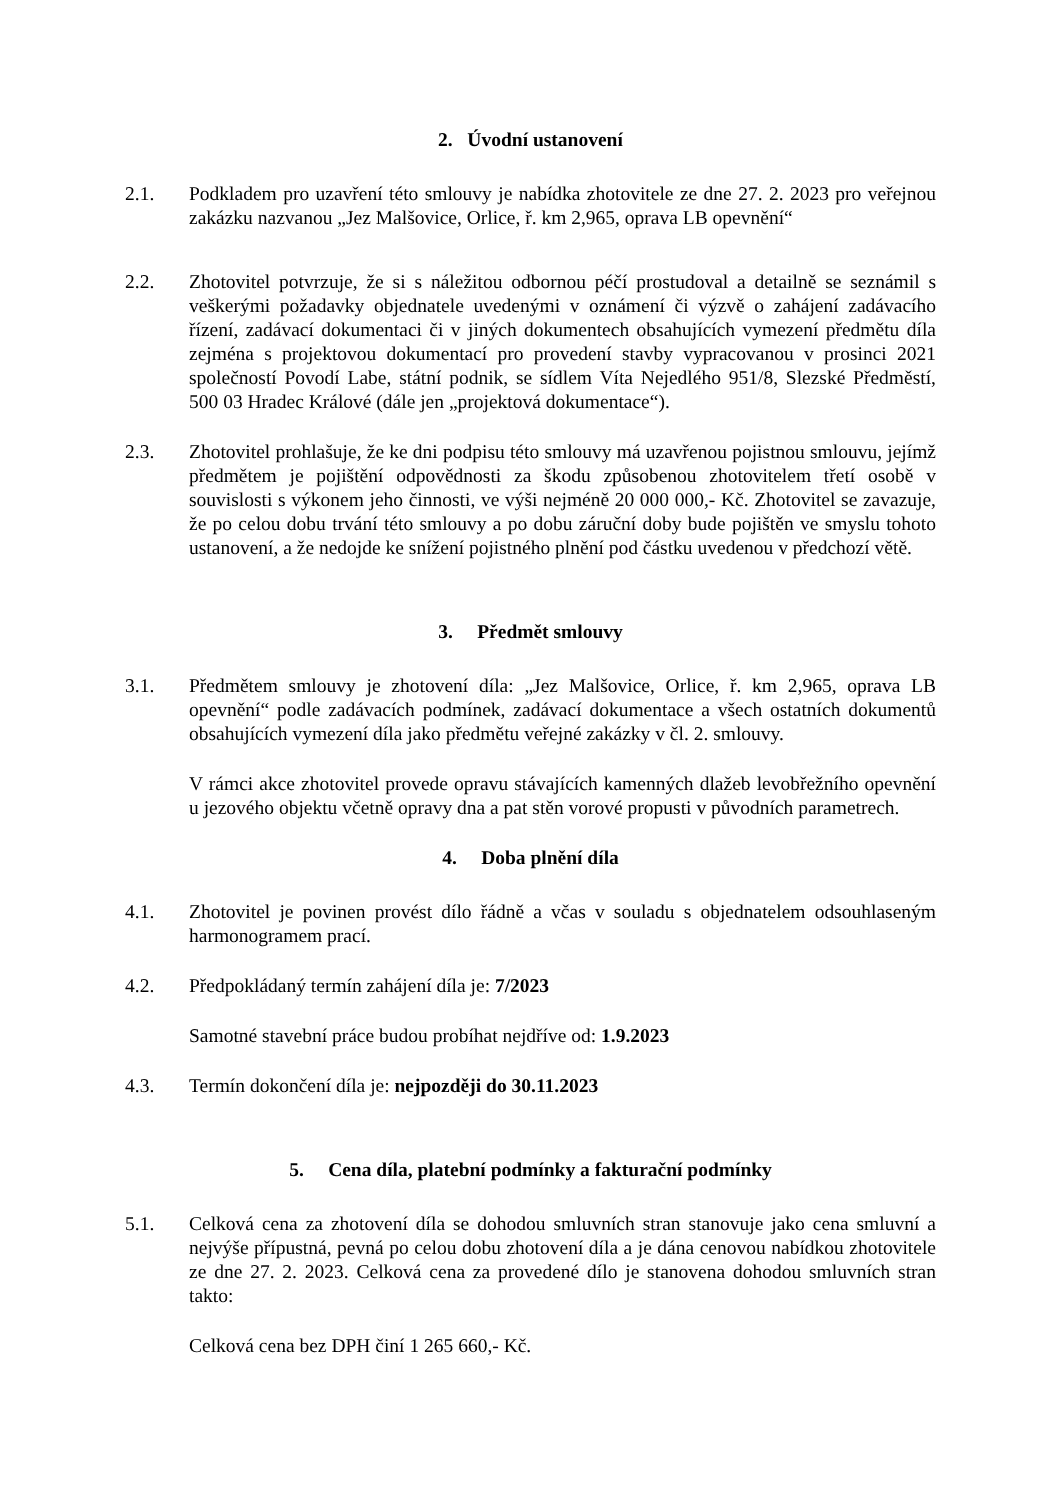2. Úvodní ustanovení
2.1. Podkladem pro uzavření této smlouvy je nabídka zhotovitele ze dne 27. 2. 2023 pro veřejnou zakázku nazvanou „Jez Malšovice, Orlice, ř. km 2,965, oprava LB opevnění“
2.2. Zhotovitel potvrzuje, že si s náležitou odbornou péčí prostudoval a detailně se seznámil s veškerými požadavky objednatele uvedenými v oznámení či výzvě o zahájení zadávacího řízení, zadávací dokumentaci či v jiných dokumentech obsahujících vymezení předmětu díla zejména s projektovou dokumentací pro provedení stavby vypracovanou v prosinci 2021 společností Povodí Labe, státní podnik, se sídlem Víta Nejedlého 951/8, Slezské Předměstí, 500 03 Hradec Králové (dále jen „projektová dokumentace“).
2.3. Zhotovitel prohlašuje, že ke dni podpisu této smlouvy má uzavřenou pojistnou smlouvu, jejímž předmětem je pojištění odpovědnosti za škodu způsobenou zhotovitelem třetí osobě v souvislosti s výkonem jeho činnosti, ve výši nejméně 20 000 000,- Kč. Zhotovitel se zavazuje, že po celou dobu trvání této smlouvy a po dobu záruční doby bude pojištěn ve smyslu tohoto ustanovení, a že nedojde ke snížení pojistného plnění pod částku uvedenou v předchozí větě.
3. Předmět smlouvy
3.1. Předmětem smlouvy je zhotovení díla: „Jez Malšovice, Orlice, ř. km 2,965, oprava LB opevnění“ podle zadávacích podmínek, zadávací dokumentace a všech ostatních dokumentů obsahujících vymezení díla jako předmětu veřejné zakázky v čl. 2. smlouvy.
V rámci akce zhotovitel provede opravu stávajících kamenných dlažeb levobřežního opevnění u jezového objektu včetně opravy dna a pat stěn vorové propusti v původních parametrech.
4. Doba plnění díla
4.1. Zhotovitel je povinen provést dílo řádně a včas v souladu s objednatelem odsouhlaseným harmonogramem prací.
4.2. Předpokládaný termín zahájení díla je: 7/2023
Samotné stavební práce budou probíhat nejdříve od: 1.9.2023
4.3. Termín dokončení díla je: nejpozději do 30.11.2023
5. Cena díla, platební podmínky a fakturační podmínky
5.1. Celková cena za zhotovení díla se dohodou smluvních stran stanovuje jako cena smluvní a nejvýše přípustná, pevná po celou dobu zhotovení díla a je dána cenovou nabídkou zhotovitele ze dne 27. 2. 2023. Celková cena za provedené dílo je stanovena dohodou smluvních stran takto:
Celková cena bez DPH činí 1 265 660,- Kč.